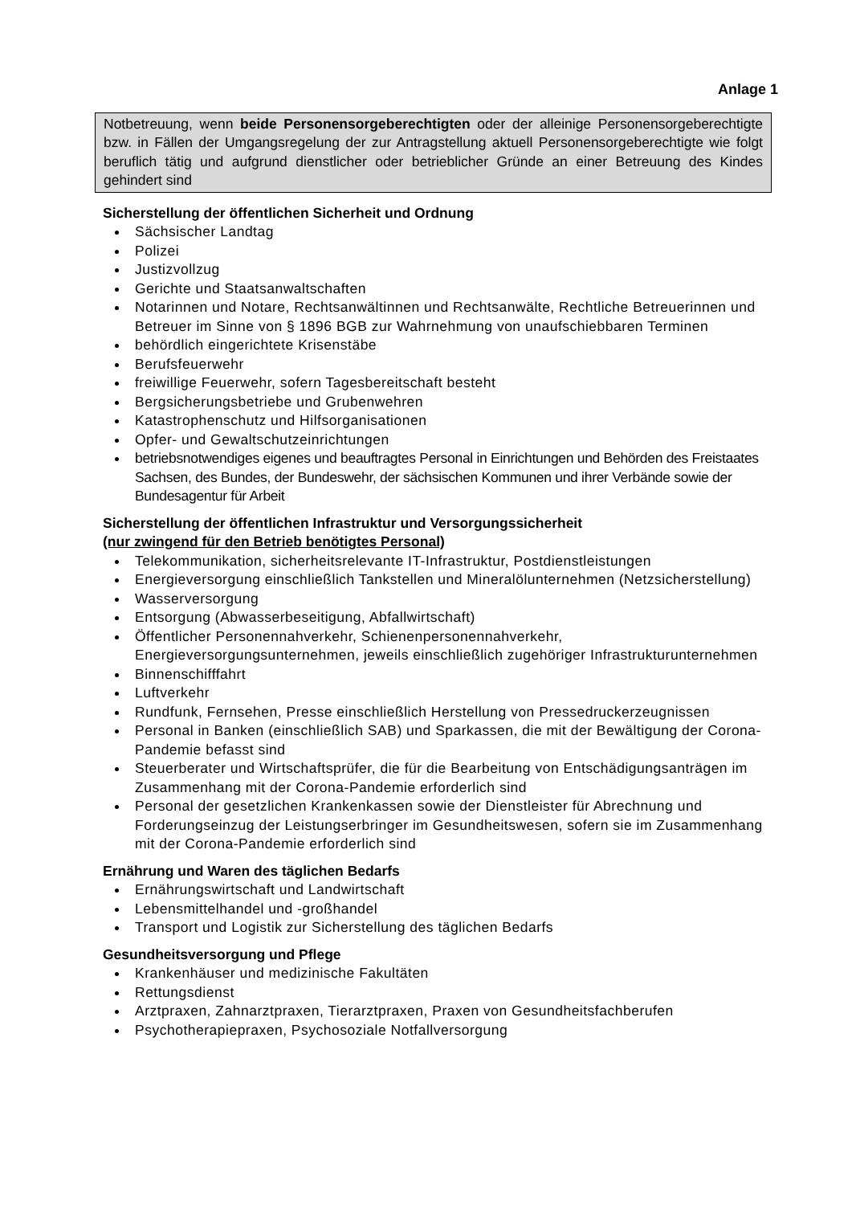Anlage 1
Notbetreuung, wenn beide Personensorgeberechtigten oder der alleinige Personensorgeberechtigte bzw. in Fällen der Umgangsregelung der zur Antragstellung aktuell Personensorgeberechtigte wie folgt beruflich tätig und aufgrund dienstlicher oder betrieblicher Gründe an einer Betreuung des Kindes gehindert sind
Sicherstellung der öffentlichen Sicherheit und Ordnung
Sächsischer Landtag
Polizei
Justizvollzug
Gerichte und Staatsanwaltschaften
Notarinnen und Notare, Rechtsanwältinnen und Rechtsanwälte, Rechtliche Betreuerinnen und Betreuer im Sinne von § 1896 BGB zur Wahrnehmung von unaufschiebbaren Terminen
behördlich eingerichtete Krisenstäbe
Berufsfeuerwehr
freiwillige Feuerwehr, sofern Tagesbereitschaft besteht
Bergsicherungsbetriebe und Grubenwehren
Katastrophenschutz und Hilfsorganisationen
Opfer- und Gewaltschutzeinrichtungen
betriebsnotwendiges eigenes und beauftragtes Personal in Einrichtungen und Behörden des Freistaates Sachsen, des Bundes, der Bundeswehr, der sächsischen Kommunen und ihrer Verbände sowie der Bundesagentur für Arbeit
Sicherstellung der öffentlichen Infrastruktur und Versorgungssicherheit
(nur zwingend für den Betrieb benötigtes Personal)
Telekommunikation, sicherheitsrelevante IT-Infrastruktur, Postdienstleistungen
Energieversorgung einschließlich Tankstellen und Mineralölunternehmen (Netzsicherstellung)
Wasserversorgung
Entsorgung (Abwasserbeseitigung, Abfallwirtschaft)
Öffentlicher Personennahverkehr, Schienenpersonennahverkehr, Energieversorgungsunternehmen, jeweils einschließlich zugehöriger Infrastrukturunternehmen
Binnenschifffahrt
Luftverkehr
Rundfunk, Fernsehen, Presse einschließlich Herstellung von Pressedruckerzeugnissen
Personal in Banken (einschließlich SAB) und Sparkassen, die mit der Bewältigung der Corona-Pandemie befasst sind
Steuerberater und Wirtschaftsprüfer, die für die Bearbeitung von Entschädigungsanträgen im Zusammenhang mit der Corona-Pandemie erforderlich sind
Personal der gesetzlichen Krankenkassen sowie der Dienstleister für Abrechnung und Forderungseinzug der Leistungserbringer im Gesundheitswesen, sofern sie im Zusammenhang mit der Corona-Pandemie erforderlich sind
Ernährung und Waren des täglichen Bedarfs
Ernährungswirtschaft und Landwirtschaft
Lebensmittelhandel und -großhandel
Transport und Logistik zur Sicherstellung des täglichen Bedarfs
Gesundheitsversorgung und Pflege
Krankenhäuser und medizinische Fakultäten
Rettungsdienst
Arztpraxen, Zahnarztpraxen, Tierarztpraxen, Praxen von Gesundheitsfachberufen
Psychotherapiepraxen, Psychosoziale Notfallversorgung